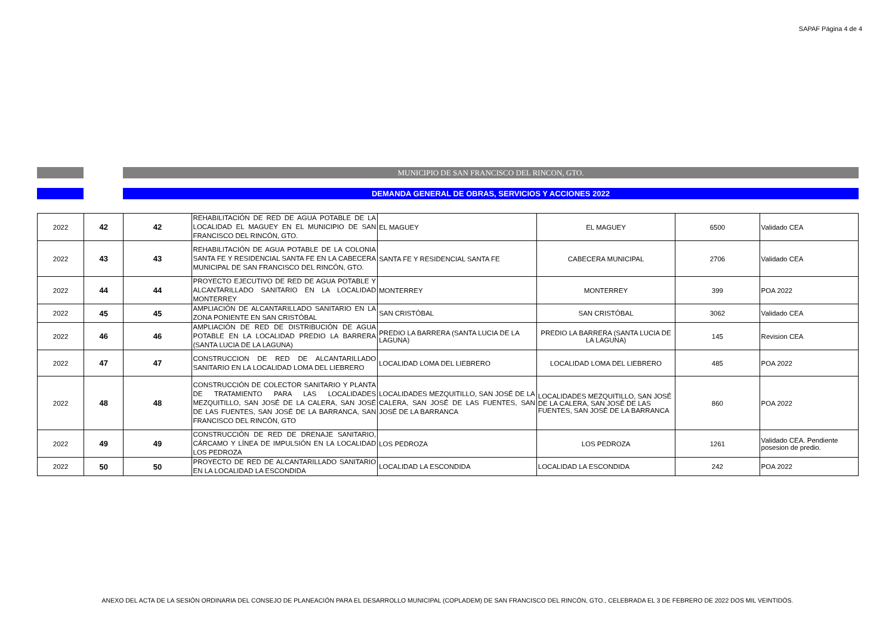SAPAF Página 4 de 4
MUNICIPIO DE SAN FRANCISCO DEL RINCON, GTO.
DEMANDA GENERAL DE OBRAS, SERVICIOS Y ACCIONES 2022
| 2022 | 42 | 42 | REHABILITACIÓN DE RED DE AGUA POTABLE DE LA LOCALIDAD EL MAGUEY EN EL MUNICIPIO DE SAN FRANCISCO DEL RINCÓN, GTO. | EL MAGUEY | EL MAGUEY | 6500 | Validado CEA |
| 2022 | 43 | 43 | REHABILITACIÓN DE AGUA POTABLE DE LA COLONIA SANTA FE Y RESIDENCIAL SANTA FE EN LA CABECERA MUNICIPAL DE SAN FRANCISCO DEL RINCÓN, GTO. | SANTA FE Y RESIDENCIAL SANTA FE | CABECERA MUNICIPAL | 2706 | Validado CEA |
| 2022 | 44 | 44 | PROYECTO EJECUTIVO DE RED DE AGUA POTABLE Y ALCANTARILLADO SANITARIO EN LA LOCALIDAD MONTERREY | MONTERREY | MONTERREY | 399 | POA 2022 |
| 2022 | 45 | 45 | AMPLIACIÓN DE ALCANTARILLADO SANITARIO EN LA ZONA PONIENTE EN SAN CRISTÓBAL | SAN CRISTÓBAL | SAN CRISTÓBAL | 3062 | Validado CEA |
| 2022 | 46 | 46 | AMPLIACIÓN DE RED DE DISTRIBUCIÓN DE AGUA POTABLE EN LA LOCALIDAD PREDIO LA BARRERA (SANTA LUCIA DE LA LAGUNA) | PREDIO LA BARRERA (SANTA LUCIA DE LA LAGUNA) | PREDIO LA BARRERA (SANTA LUCIA DE LA LAGUNA) | 145 | Revision CEA |
| 2022 | 47 | 47 | CONSTRUCCION DE RED DE ALCANTARILLADO SANITARIO EN LA LOCALIDAD LOMA DEL LIEBRERO | LOCALIDAD LOMA DEL LIEBRERO | LOCALIDAD LOMA DEL LIEBRERO | 485 | POA 2022 |
| 2022 | 48 | 48 | CONSTRUCCIÓN DE COLECTOR SANITARIO Y PLANTA DE TRATAMIENTO PARA LAS LOCALIDADES MEZQUITILLO, SAN JOSÉ DE LA CALERA, SAN JOSÉ DE LAS FUENTES, SAN JOSÉ DE LA BARRANCA, SAN FRANCISCO DEL RINCÓN, GTO | LOCALIDADES MEZQUITILLO, SAN JOSÉ DE LA CALERA, SAN JOSÉ DE LAS FUENTES, SAN JOSÉ DE LA BARRANCA | LOCALIDADES MEZQUITILLO, SAN JOSÉ DE LA CALERA, SAN JOSÉ DE LAS FUENTES, SAN JOSÉ DE LA BARRANCA | 860 | POA 2022 |
| 2022 | 49 | 49 | CONSTRUCCIÓN DE RED DE DRENAJE SANITARIO, CÁRCAMO Y LÍNEA DE IMPULSIÓN EN LA LOCALIDAD LOS PEDROZA | LOS PEDROZA | LOS PEDROZA | 1261 | Validado CEA. Pendiente posesion de predio. |
| 2022 | 50 | 50 | PROYECTO DE RED DE ALCANTARILLADO SANITARIO EN LA LOCALIDAD LA ESCONDIDA | LOCALIDAD LA ESCONDIDA | LOCALIDAD LA ESCONDIDA | 242 | POA 2022 |
ANEXO DEL ACTA DE LA SESIÓN ORDINARIA DEL CONSEJO DE PLANEACIÓN PARA EL DESARROLLO MUNICIPAL (COPLADEM) DE SAN FRANCISCO DEL RINCÓN, GTO., CELEBRADA EL 3 DE FEBRERO DE 2022 DOS MIL VEINTIDÓS.